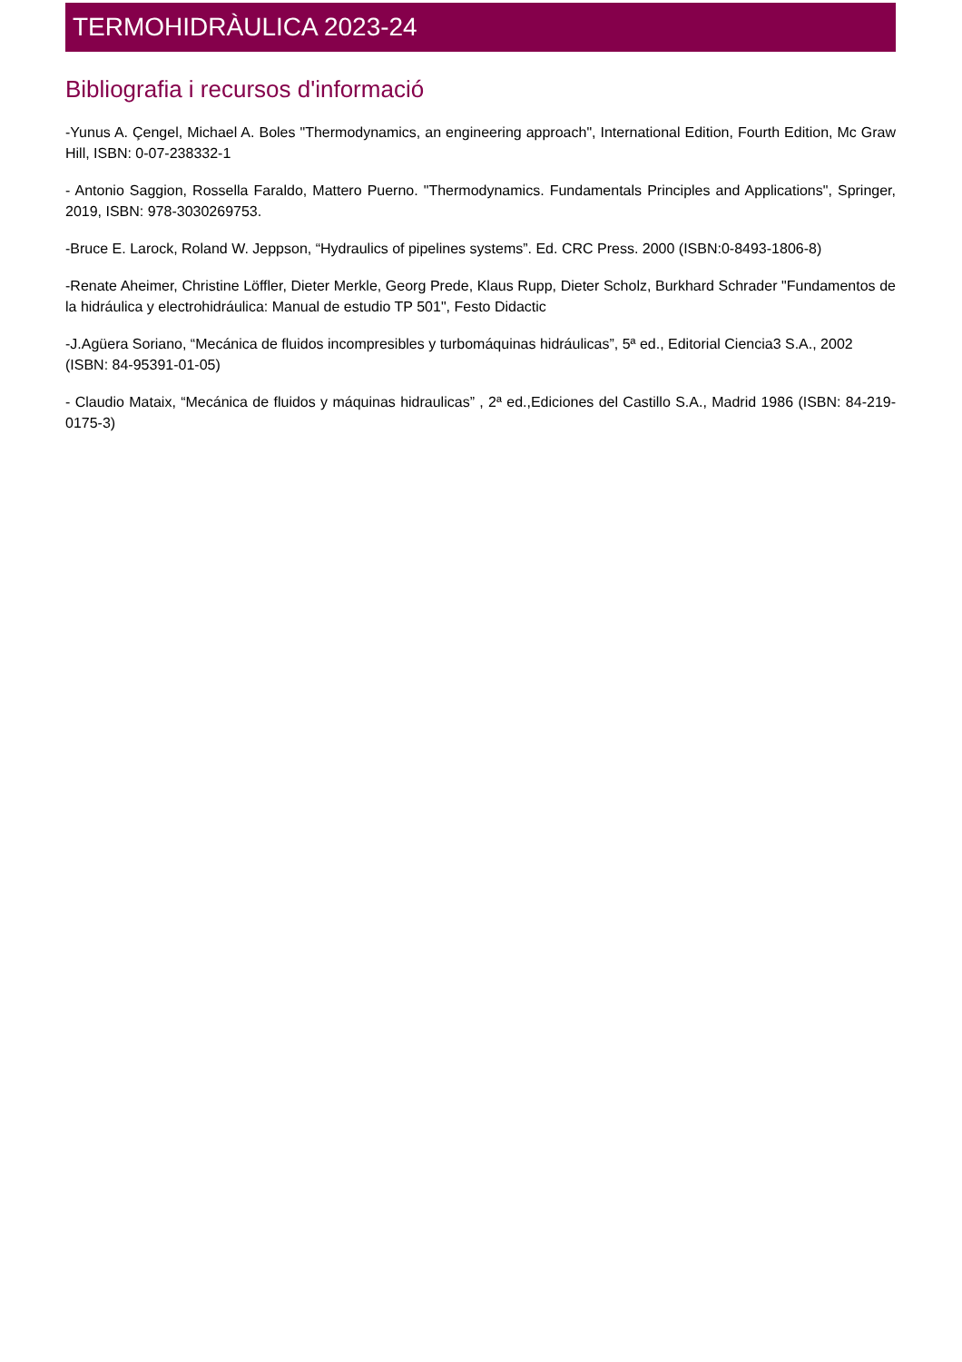TERMOHIDRÀULICA 2023-24
Bibliografia i recursos d'informació
-Yunus A. Çengel, Michael A. Boles "Thermodynamics, an engineering approach", International Edition, Fourth Edition, Mc Graw Hill, ISBN: 0-07-238332-1
- Antonio Saggion, Rossella Faraldo, Mattero Puerno. "Thermodynamics. Fundamentals Principles and Applications", Springer, 2019, ISBN: 978-3030269753.
-Bruce E. Larock, Roland W. Jeppson, “Hydraulics of pipelines systems”. Ed. CRC Press. 2000 (ISBN:0-8493-1806-8)
-Renate Aheimer, Christine Löffler, Dieter Merkle, Georg Prede, Klaus Rupp, Dieter Scholz, Burkhard Schrader "Fundamentos de la hidráulica y electrohidráulica: Manual de estudio TP 501", Festo Didactic
-J.Agüera Soriano, “Mecánica de fluidos incompresibles y turbomáquinas hidráulicas”, 5ª ed., Editorial Ciencia3 S.A., 2002 (ISBN: 84-95391-01-05)
- Claudio Mataix, “Mecánica de fluidos y máquinas hidraulicas” , 2ª ed.,Ediciones del Castillo S.A., Madrid 1986 (ISBN: 84-219-0175-3)